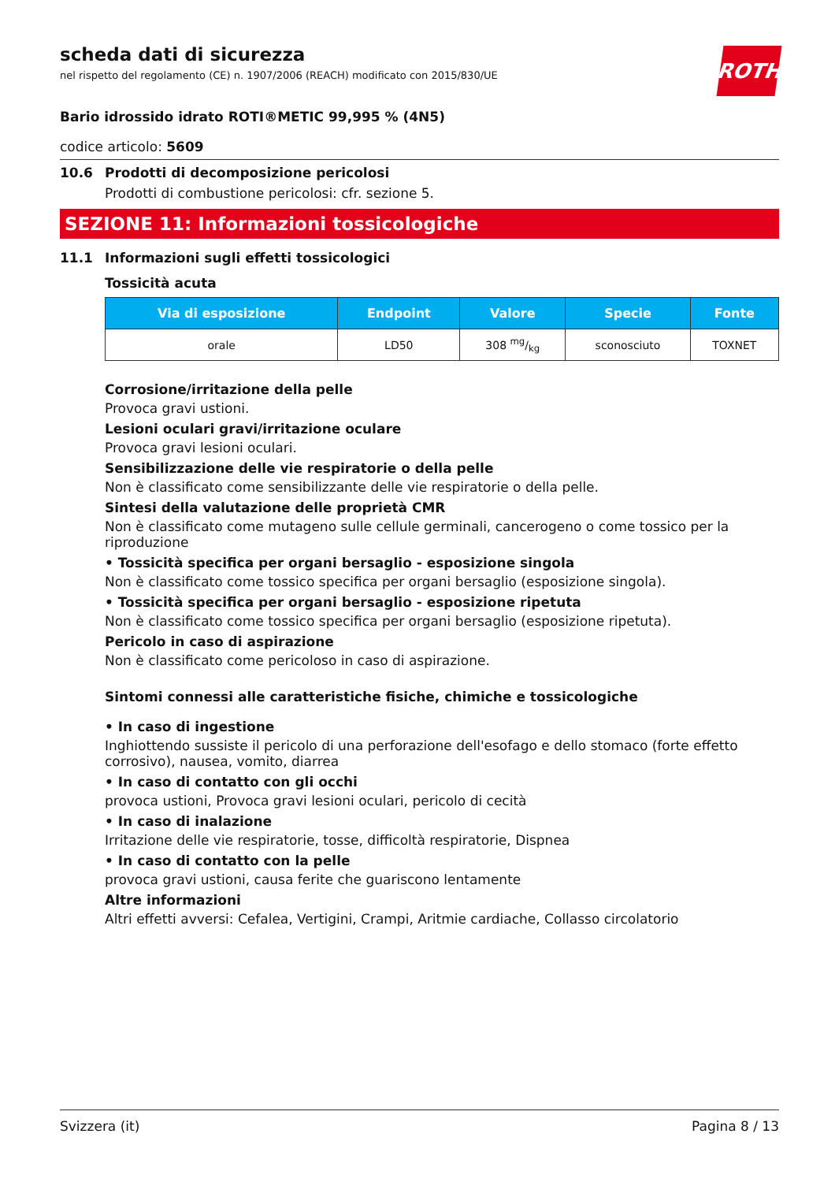scheda dati di sicurezza
nel rispetto del regolamento (CE) n. 1907/2006 (REACH) modificato con 2015/830/UE
ROTH
Bario idrossido idrato ROTI®METIC 99,995 % (4N5)
codice articolo: 5609
10.6 Prodotti di decomposizione pericolosi
Prodotti di combustione pericolosi: cfr. sezione 5.
SEZIONE 11: Informazioni tossicologiche
11.1 Informazioni sugli effetti tossicologici
Tossicità acuta
| Via di esposizione | Endpoint | Valore | Specie | Fonte |
| --- | --- | --- | --- | --- |
| orale | LD50 | 308 mg/kg | sconosciuto | TOXNET |
Corrosione/irritazione della pelle
Provoca gravi ustioni.
Lesioni oculari gravi/irritazione oculare
Provoca gravi lesioni oculari.
Sensibilizzazione delle vie respiratorie o della pelle
Non è classificato come sensibilizzante delle vie respiratorie o della pelle.
Sintesi della valutazione delle proprietà CMR
Non è classificato come mutageno sulle cellule germinali, cancerogeno o come tossico per la riproduzione
• Tossicità specifica per organi bersaglio - esposizione singola
Non è classificato come tossico specifica per organi bersaglio (esposizione singola).
• Tossicità specifica per organi bersaglio - esposizione ripetuta
Non è classificato come tossico specifica per organi bersaglio (esposizione ripetuta).
Pericolo in caso di aspirazione
Non è classificato come pericoloso in caso di aspirazione.
Sintomi connessi alle caratteristiche fisiche, chimiche e tossicologiche
• In caso di ingestione
Inghiottendo sussiste il pericolo di una perforazione dell'esofago e dello stomaco (forte effetto corrosivo), nausea, vomito, diarrea
• In caso di contatto con gli occhi
provoca ustioni, Provoca gravi lesioni oculari, pericolo di cecità
• In caso di inalazione
Irritazione delle vie respiratorie, tosse, difficoltà respiratorie, Dispnea
• In caso di contatto con la pelle
provoca gravi ustioni, causa ferite che guariscono lentamente
Altre informazioni
Altri effetti avversi: Cefalea, Vertigini, Crampi, Aritmie cardiache, Collasso circolatorio
Svizzera (it) Pagina 8 / 13